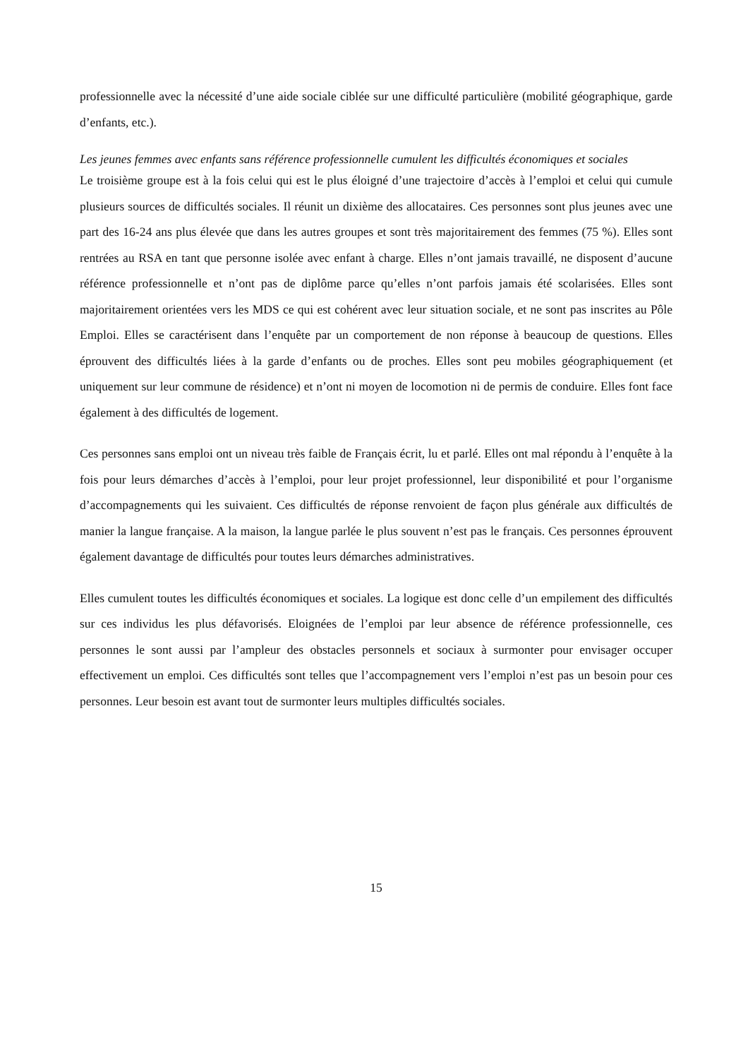professionnelle avec la nécessité d’une aide sociale ciblée sur une difficulté particulière (mobilité géographique, garde d’enfants, etc.).
Les jeunes femmes avec enfants sans référence professionnelle cumulent les difficultés économiques et sociales
Le troisième groupe est à la fois celui qui est le plus éloigné d’une trajectoire d’accès à l’emploi et celui qui cumule plusieurs sources de difficultés sociales. Il réunit un dixième des allocataires. Ces personnes sont plus jeunes avec une part des 16-24 ans plus élevée que dans les autres groupes et sont très majoritairement des femmes (75 %). Elles sont rentrées au RSA en tant que personne isolée avec enfant à charge. Elles n’ont jamais travaillé, ne disposent d’aucune référence professionnelle et n’ont pas de diplôme parce qu’elles n’ont parfois jamais été scolarisées. Elles sont majoritairement orientées vers les MDS ce qui est cohérent avec leur situation sociale, et ne sont pas inscrites au Pôle Emploi. Elles se caractérisent dans l’enquête par un comportement de non réponse à beaucoup de questions. Elles éprouvent des difficultés liées à la garde d’enfants ou de proches. Elles sont peu mobiles géographiquement (et uniquement sur leur commune de résidence) et n’ont ni moyen de locomotion ni de permis de conduire. Elles font face également à des difficultés de logement.
Ces personnes sans emploi ont un niveau très faible de Français écrit, lu et parlé. Elles ont mal répondu à l’enquête à la fois pour leurs démarches d’accès à l’emploi, pour leur projet professionnel, leur disponibilité et pour l’organisme d’accompagnements qui les suivaient. Ces difficultés de réponse renvoient de façon plus générale aux difficultés de manier la langue française. A la maison, la langue parlée le plus souvent n’est pas le français. Ces personnes éprouvent également davantage de difficultés pour toutes leurs démarches administratives.
Elles cumulent toutes les difficultés économiques et sociales. La logique est donc celle d’un empilement des difficultés sur ces individus les plus défavorisés. Eloignées de l’emploi par leur absence de référence professionnelle, ces personnes le sont aussi par l’ampleur des obstacles personnels et sociaux à surmonter pour envisager occuper effectivement un emploi. Ces difficultés sont telles que l’accompagnement vers l’emploi n’est pas un besoin pour ces personnes. Leur besoin est avant tout de surmonter leurs multiples difficultés sociales.
15